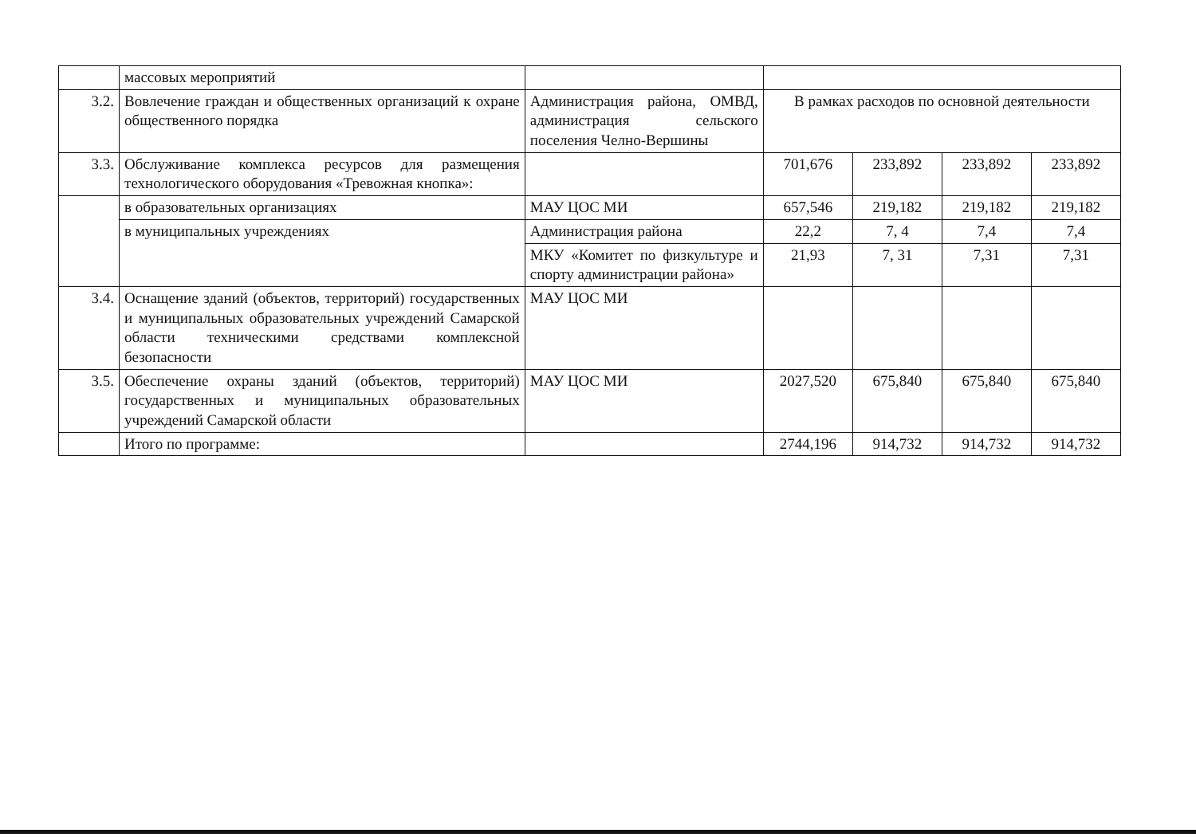| | массовых мероприятий | | | | | |
| 3.2. | Вовлечение граждан и общественных организаций к охране общественного порядка | Администрация района, ОМВД, администрация сельского поселения Челно-Вершины | В рамках расходов по основной деятельности | | | |
| 3.3. | Обслуживание комплекса ресурсов для размещения технологического оборудования «Тревожная кнопка»: | | 701,676 | 233,892 | 233,892 | 233,892 |
| | в образовательных организациях | МАУ ЦОС МИ | 657,546 | 219,182 | 219,182 | 219,182 |
| | в муниципальных учреждениях | Администрация района | 22,2 | 7, 4 | 7,4 | 7,4 |
| | | МКУ «Комитет по физкультуре и спорту администрации района» | 21,93 | 7, 31 | 7,31 | 7,31 |
| 3.4. | Оснащение зданий (объектов, территорий) государственных и муниципальных образовательных учреждений Самарской области техническими средствами комплексной безопасности | МАУ ЦОС МИ | | | | |
| 3.5. | Обеспечение охраны зданий (объектов, территорий) государственных и муниципальных образовательных учреждений Самарской области | МАУ ЦОС МИ | 2027,520 | 675,840 | 675,840 | 675,840 |
| | Итого по программе: | | 2744,196 | 914,732 | 914,732 | 914,732 |